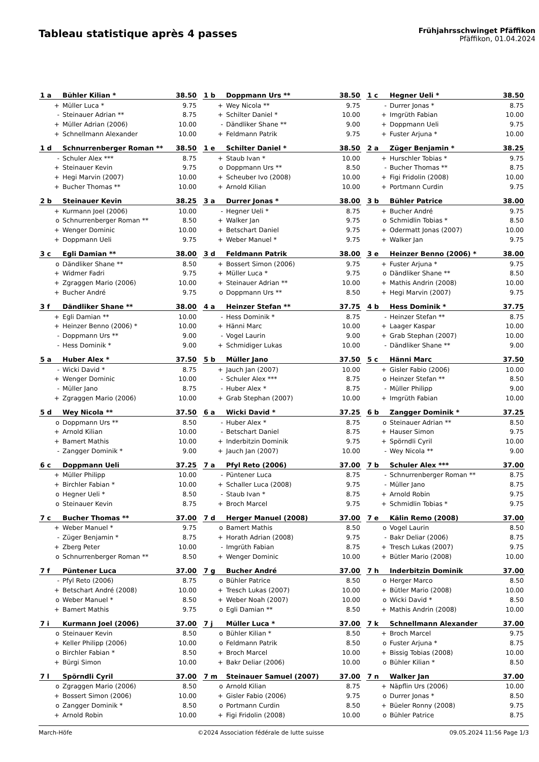Tableau statistique après 4 passes
Frühjahrsschwinget Pfäffikon
Pfäffikon, 01.04.2024
| 1 a | Bühler Kilian * | 38.50 |
| + | Müller Luca * | 9.75 |
| - | Steinauer Adrian ** | 8.75 |
| + | Müller Adrian (2006) | 10.00 |
| + | Schnellmann Alexander | 10.00 |
| 1 b | Doppmann Urs ** | 38.50 |
| + | Wey Nicola ** | 9.75 |
| + | Schilter Daniel * | 10.00 |
| - | Dändliker Shane ** | 9.00 |
| + | Feldmann Patrik | 9.75 |
| 1 c | Hegner Ueli * | 38.50 |
| - | Durrer Jonas * | 8.75 |
| + | Imgrüth Fabian | 10.00 |
| + | Doppmann Ueli | 9.75 |
| + | Fuster Arjuna * | 10.00 |
| 1 d | Schnurrenberger Roman ** | 38.50 |
| - | Schuler Alex *** | 8.75 |
| + | Steinauer Kevin | 9.75 |
| + | Hegi Marvin (2007) | 10.00 |
| + | Bucher Thomas ** | 10.00 |
| 1 e | Schilter Daniel * | 38.50 |
| + | Staub Ivan * | 10.00 |
| o | Doppmann Urs ** | 8.50 |
| + | Scheuber Ivo (2008) | 10.00 |
| + | Arnold Kilian | 10.00 |
| 2 a | Züger Benjamin * | 38.25 |
| + | Hurschler Tobias * | 9.75 |
| - | Bucher Thomas ** | 8.75 |
| + | Figi Fridolin (2008) | 10.00 |
| + | Portmann Curdin | 9.75 |
| 2 b | Steinauer Kevin | 38.25 |
| + | Kurmann Joel (2006) | 10.00 |
| o | Schnurrenberger Roman ** | 8.50 |
| + | Wenger Dominic | 10.00 |
| + | Doppmann Ueli | 9.75 |
| 3 a | Durrer Jonas * | 38.00 |
| - | Hegner Ueli * | 8.75 |
| + | Walker Jan | 9.75 |
| + | Betschart Daniel | 9.75 |
| + | Weber Manuel * | 9.75 |
| 3 b | Bühler Patrice | 38.00 |
| + | Bucher André | 9.75 |
| o | Schmidlin Tobias * | 8.50 |
| + | Odermatt Jonas (2007) | 10.00 |
| + | Walker Jan | 9.75 |
| 3 c | Egli Damian ** | 38.00 |
| o | Dändliker Shane ** | 8.50 |
| + | Widmer Fadri | 9.75 |
| + | Zgraggen Mario (2006) | 10.00 |
| + | Bucher André | 9.75 |
| 3 d | Feldmann Patrik | 38.00 |
| + | Bossert Simon (2006) | 9.75 |
| + | Müller Luca * | 9.75 |
| + | Steinauer Adrian ** | 10.00 |
| o | Doppmann Urs ** | 8.50 |
| 3 e | Heinzer Benno (2006) * | 38.00 |
| + | Fuster Arjuna * | 9.75 |
| o | Dändliker Shane ** | 8.50 |
| + | Mathis Andrin (2008) | 10.00 |
| + | Hegi Marvin (2007) | 9.75 |
| 3 f | Dändliker Shane ** | 38.00 |
| + | Egli Damian ** | 10.00 |
| + | Heinzer Benno (2006) * | 10.00 |
| - | Doppmann Urs ** | 9.00 |
| - | Hess Dominik * | 9.00 |
| 4 a | Heinzer Stefan ** | 37.75 |
| - | Hess Dominik * | 8.75 |
| + | Hänni Marc | 10.00 |
| - | Vogel Laurin | 9.00 |
| + | Schmidiger Lukas | 10.00 |
| 4 b | Hess Dominik * | 37.75 |
| - | Heinzer Stefan ** | 8.75 |
| + | Laager Kaspar | 10.00 |
| + | Grab Stephan (2007) | 10.00 |
| - | Dändliker Shane ** | 9.00 |
| 5 a | Huber Alex * | 37.50 |
| - | Wicki David * | 8.75 |
| + | Wenger Dominic | 10.00 |
| - | Müller Jano | 8.75 |
| + | Zgraggen Mario (2006) | 10.00 |
| 5 b | Müller Jano | 37.50 |
| + | Jauch Jan (2007) | 10.00 |
| - | Schuler Alex *** | 8.75 |
| - | Huber Alex * | 8.75 |
| + | Grab Stephan (2007) | 10.00 |
| 5 c | Hänni Marc | 37.50 |
| + | Gisler Fabio (2006) | 10.00 |
| o | Heinzer Stefan ** | 8.50 |
| - | Müller Philipp | 9.00 |
| + | Imgrüth Fabian | 10.00 |
| 5 d | Wey Nicola ** | 37.50 |
| o | Doppmann Urs ** | 8.50 |
| + | Arnold Kilian | 10.00 |
| + | Bamert Mathis | 10.00 |
| - | Zangger Dominik * | 9.00 |
| 6 a | Wicki David * | 37.25 |
| - | Huber Alex * | 8.75 |
| - | Betschart Daniel | 8.75 |
| + | Inderbitzin Dominik | 9.75 |
| + | Jauch Jan (2007) | 10.00 |
| 6 b | Zangger Dominik * | 37.25 |
| o | Steinauer Adrian ** | 8.50 |
| + | Hauser Simon | 9.75 |
| + | Spörndli Cyril | 10.00 |
| - | Wey Nicola ** | 9.00 |
| 6 c | Doppmann Ueli | 37.25 |
| + | Müller Philipp | 10.00 |
| + | Birchler Fabian * | 10.00 |
| o | Hegner Ueli * | 8.50 |
| o | Steinauer Kevin | 8.75 |
| 7 a | Pfyl Reto (2006) | 37.00 |
| - | Püntener Luca | 8.75 |
| + | Schaller Luca (2008) | 9.75 |
| - | Staub Ivan * | 8.75 |
| + | Broch Marcel | 9.75 |
| 7 b | Schuler Alex *** | 37.00 |
| - | Schnurrenberger Roman ** | 8.75 |
| - | Müller Jano | 8.75 |
| + | Arnold Robin | 9.75 |
| + | Schmidlin Tobias * | 9.75 |
| 7 c | Bucher Thomas ** | 37.00 |
| + | Weber Manuel * | 9.75 |
| - | Züger Benjamin * | 8.75 |
| + | Zberg Peter | 10.00 |
| o | Schnurrenberger Roman ** | 8.50 |
| 7 d | Herger Manuel (2008) | 37.00 |
| o | Bamert Mathis | 8.50 |
| + | Horath Adrian (2008) | 9.75 |
| - | Imgrüth Fabian | 8.75 |
| + | Wenger Dominic | 10.00 |
| 7 e | Kälin Remo (2008) | 37.00 |
| o | Vogel Laurin | 8.50 |
| - | Bakr Deliar (2006) | 8.75 |
| + | Tresch Lukas (2007) | 9.75 |
| + | Bütler Mario (2008) | 10.00 |
| 7 f | Püntener Luca | 37.00 |
| - | Pfyl Reto (2006) | 8.75 |
| + | Betschart André (2008) | 10.00 |
| o | Weber Manuel * | 8.50 |
| + | Bamert Mathis | 9.75 |
| 7 g | Bucher André | 37.00 |
| o | Bühler Patrice | 8.50 |
| + | Tresch Lukas (2007) | 10.00 |
| + | Weber Noah (2007) | 10.00 |
| o | Egli Damian ** | 8.50 |
| 7 h | Inderbitzin Dominik | 37.00 |
| o | Herger Marco | 8.50 |
| + | Bütler Mario (2008) | 10.00 |
| o | Wicki David * | 8.50 |
| + | Mathis Andrin (2008) | 10.00 |
| 7 i | Kurmann Joel (2006) | 37.00 |
| o | Steinauer Kevin | 8.50 |
| + | Keller Philipp (2006) | 10.00 |
| o | Birchler Fabian * | 8.50 |
| + | Bürgi Simon | 10.00 |
| 7 j | Müller Luca * | 37.00 |
| o | Bühler Kilian * | 8.50 |
| o | Feldmann Patrik | 8.50 |
| + | Broch Marcel | 10.00 |
| + | Bakr Deliar (2006) | 10.00 |
| 7 k | Schnellmann Alexander | 37.00 |
| + | Broch Marcel | 9.75 |
| o | Fuster Arjuna * | 8.75 |
| + | Bissig Tobias (2008) | 10.00 |
| o | Bühler Kilian * | 8.50 |
| 7 l | Spörndli Cyril | 37.00 |
| o | Zgraggen Mario (2006) | 8.50 |
| + | Bossert Simon (2006) | 10.00 |
| o | Zangger Dominik * | 8.50 |
| + | Arnold Robin | 10.00 |
| 7 m | Steinauer Samuel (2007) | 37.00 |
| o | Arnold Kilian | 8.75 |
| + | Gisler Fabio (2006) | 9.75 |
| o | Portmann Curdin | 8.50 |
| + | Figi Fridolin (2008) | 10.00 |
| 7 n | Walker Jan | 37.00 |
| + | Näpflin Urs (2006) | 10.00 |
| o | Durrer Jonas * | 8.50 |
| + | Büeler Ronny (2008) | 9.75 |
| o | Bühler Patrice | 8.75 |
March-Höfe ©2024 Association fédérale de lutte suisse 09.05.2024 11:56 Page 1/3